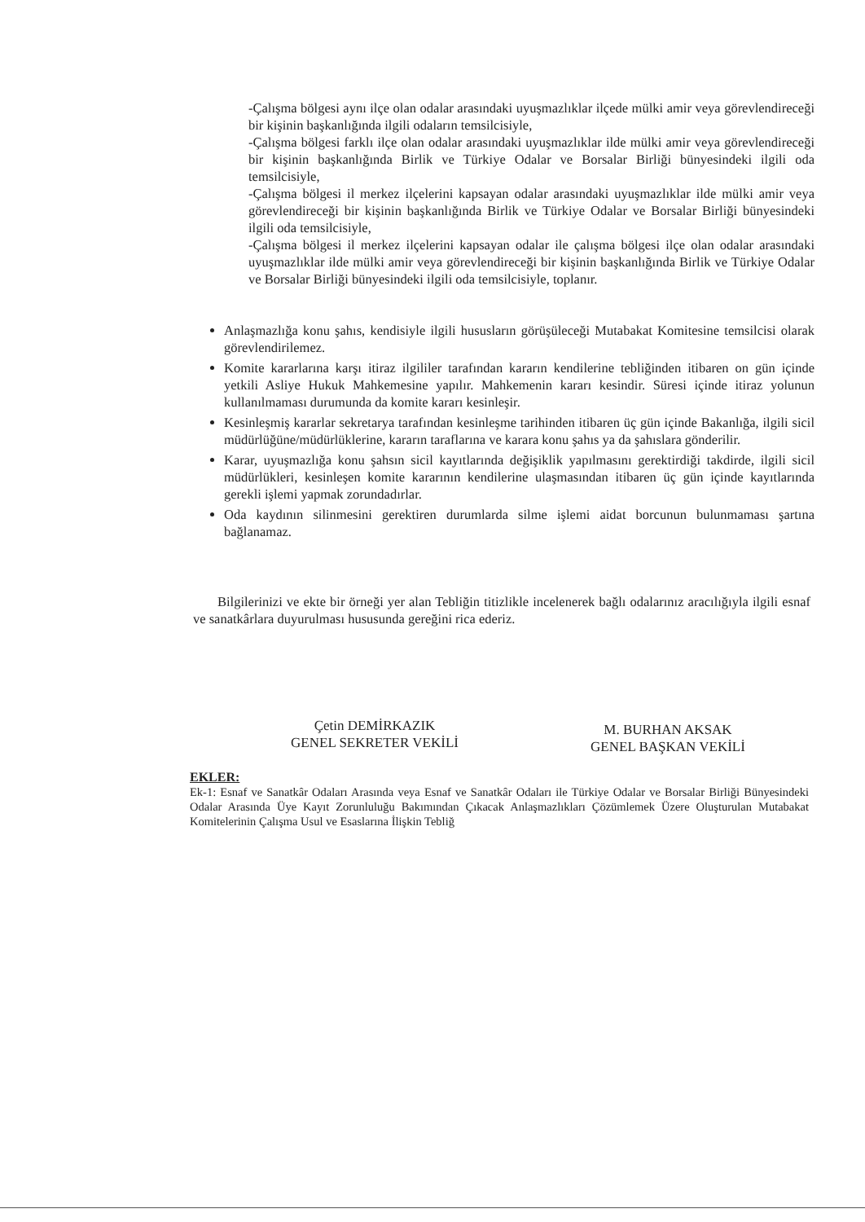-Çalışma bölgesi aynı ilçe olan odalar arasındaki uyuşmazlıklar ilçede mülki amir veya görevlendireceği bir kişinin başkanlığında ilgili odaların temsilcisiyle,
-Çalışma bölgesi farklı ilçe olan odalar arasındaki uyuşmazlıklar ilde mülki amir veya görevlendireceği bir kişinin başkanlığında Birlik ve Türkiye Odalar ve Borsalar Birliği bünyesindeki ilgili oda temsilcisiyle,
-Çalışma bölgesi il merkez ilçelerini kapsayan odalar arasındaki uyuşmazlıklar ilde mülki amir veya görevlendireceği bir kişinin başkanlığında Birlik ve Türkiye Odalar ve Borsalar Birliği bünyesindeki ilgili oda temsilcisiyle,
-Çalışma bölgesi il merkez ilçelerini kapsayan odalar ile çalışma bölgesi ilçe olan odalar arasındaki uyuşmazlıklar ilde mülki amir veya görevlendireceği bir kişinin başkanlığında Birlik ve Türkiye Odalar ve Borsalar Birliği bünyesindeki ilgili oda temsilcisiyle, toplanır.
Anlaşmazlığa konu şahıs, kendisiyle ilgili hususların görüşüleceği Mutabakat Komitesine temsilcisi olarak görevlendirilemez.
Komite kararlarına karşı itiraz ilgililer tarafından kararın kendilerine tebliğinden itibaren on gün içinde yetkili Asliye Hukuk Mahkemesine yapılır. Mahkemenin kararı kesindir. Süresi içinde itiraz yolunun kullanılmaması durumunda da komite kararı kesinleşir.
Kesinleşmiş kararlar sekretarya tarafından kesinleşme tarihinden itibaren üç gün içinde Bakanlığa, ilgili sicil müdürlüğüne/müdürlüklerine, kararın taraflarına ve karara konu şahıs ya da şahıslara gönderilir.
Karar, uyuşmazlığa konu şahsın sicil kayıtlarında değişiklik yapılmasını gerektirdiği takdirde, ilgili sicil müdürlükleri, kesinleşen komite kararının kendilerine ulaşmasından itibaren üç gün içinde kayıtlarında gerekli işlemi yapmak zorundadırlar.
Oda kaydının silinmesini gerektiren durumlarda silme işlemi aidat borcunun bulunmaması şartına bağlanamaz.
Bilgilerinizi ve ekte bir örneği yer alan Tebliğin titizlikle incelenerek bağlı odalarınız aracılığıyla ilgili esnaf ve sanatkârlara duyurulması hususunda gereğini rica ederiz.
Çetin DEMİRKAZIK
GENEL SEKRETER VEKİLİ
M. BURHAN AKSAK
GENEL BAŞKAN VEKİLİ
EKLER:
Ek-1: Esnaf ve Sanatkâr Odaları Arasında veya Esnaf ve Sanatkâr Odaları ile Türkiye Odalar ve Borsalar Birliği Bünyesindeki Odalar Arasında Üye Kayıt Zorunluluğu Bakımından Çıkacak Anlaşmazlıkları Çözümlemek Üzere Oluşturulan Mutabakat Komitelerinin Çalışma Usul ve Esaslarına İlişkin Tebliğ